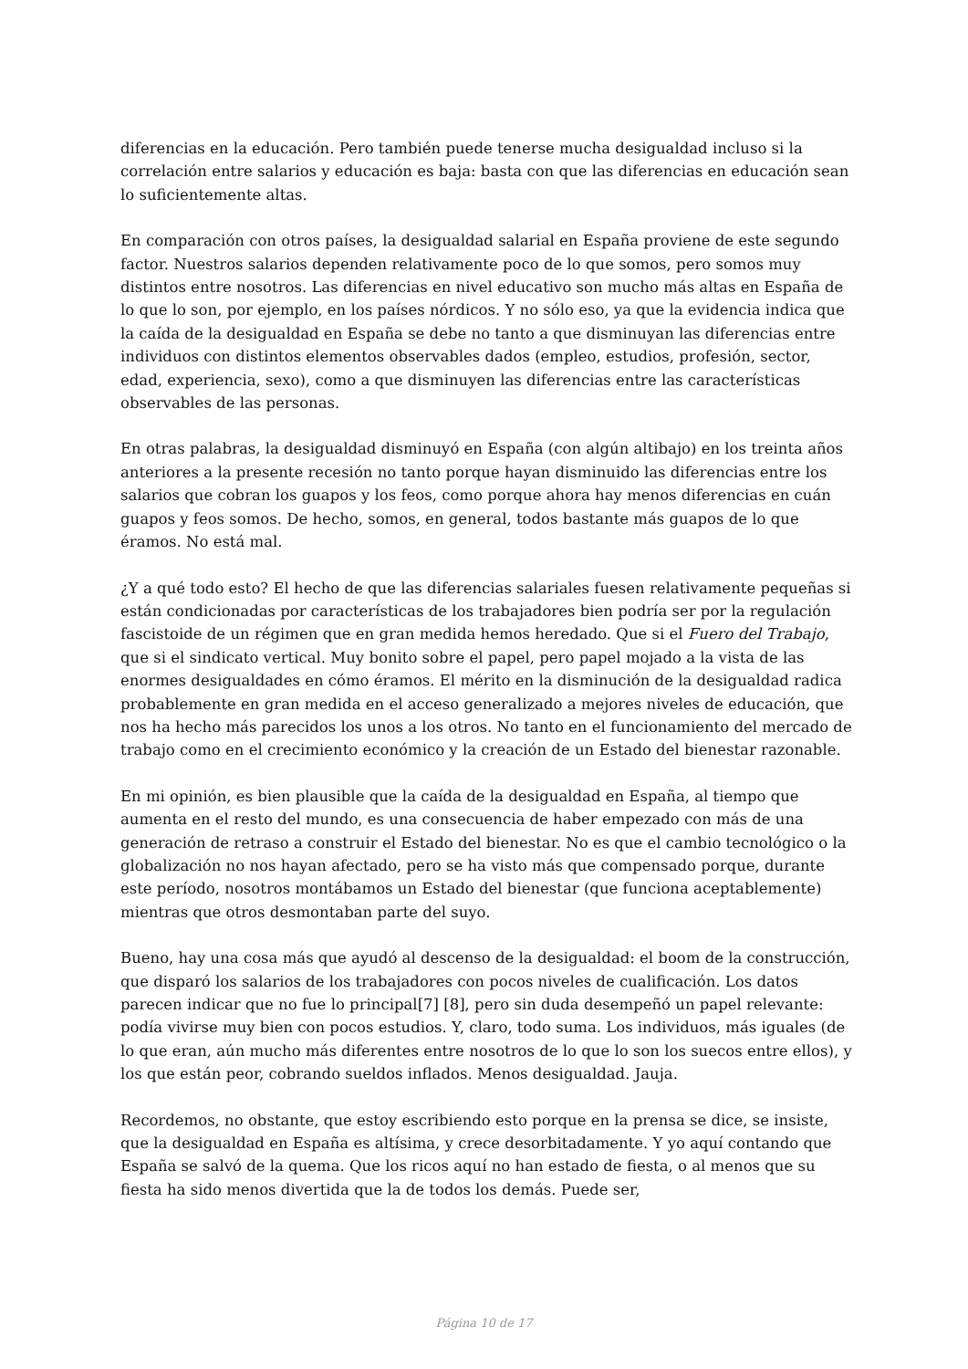diferencias en la educación. Pero también puede tenerse mucha desigualdad incluso si la correlación entre salarios y educación es baja: basta con que las diferencias en educación sean lo suficientemente altas.
En comparación con otros países, la desigualdad salarial en España proviene de este segundo factor. Nuestros salarios dependen relativamente poco de lo que somos, pero somos muy distintos entre nosotros. Las diferencias en nivel educativo son mucho más altas en España de lo que lo son, por ejemplo, en los países nórdicos. Y no sólo eso, ya que la evidencia indica que la caída de la desigualdad en España se debe no tanto a que disminuyan las diferencias entre individuos con distintos elementos observables dados (empleo, estudios, profesión, sector, edad, experiencia, sexo), como a que disminuyen las diferencias entre las características observables de las personas.
En otras palabras, la desigualdad disminuyó en España (con algún altibajo) en los treinta años anteriores a la presente recesión no tanto porque hayan disminuido las diferencias entre los salarios que cobran los guapos y los feos, como porque ahora hay menos diferencias en cuán guapos y feos somos. De hecho, somos, en general, todos bastante más guapos de lo que éramos. No está mal.
¿Y a qué todo esto? El hecho de que las diferencias salariales fuesen relativamente pequeñas si están condicionadas por características de los trabajadores bien podría ser por la regulación fascistoide de un régimen que en gran medida hemos heredado. Que si el Fuero del Trabajo, que si el sindicato vertical. Muy bonito sobre el papel, pero papel mojado a la vista de las enormes desigualdades en cómo éramos. El mérito en la disminución de la desigualdad radica probablemente en gran medida en el acceso generalizado a mejores niveles de educación, que nos ha hecho más parecidos los unos a los otros. No tanto en el funcionamiento del mercado de trabajo como en el crecimiento económico y la creación de un Estado del bienestar razonable.
En mi opinión, es bien plausible que la caída de la desigualdad en España, al tiempo que aumenta en el resto del mundo, es una consecuencia de haber empezado con más de una generación de retraso a construir el Estado del bienestar. No es que el cambio tecnológico o la globalización no nos hayan afectado, pero se ha visto más que compensado porque, durante este período, nosotros montábamos un Estado del bienestar (que funciona aceptablemente) mientras que otros desmontaban parte del suyo.
Bueno, hay una cosa más que ayudó al descenso de la desigualdad: el boom de la construcción, que disparó los salarios de los trabajadores con pocos niveles de cualificación. Los datos parecen indicar que no fue lo principal[7] [8], pero sin duda desempeñó un papel relevante: podía vivirse muy bien con pocos estudios. Y, claro, todo suma. Los individuos, más iguales (de lo que eran, aún mucho más diferentes entre nosotros de lo que lo son los suecos entre ellos), y los que están peor, cobrando sueldos inflados. Menos desigualdad. Jauja.
Recordemos, no obstante, que estoy escribiendo esto porque en la prensa se dice, se insiste, que la desigualdad en España es altísima, y crece desorbitadamente. Y yo aquí contando que España se salvó de la quema. Que los ricos aquí no han estado de fiesta, o al menos que su fiesta ha sido menos divertida que la de todos los demás. Puede ser,
Página 10 de 17